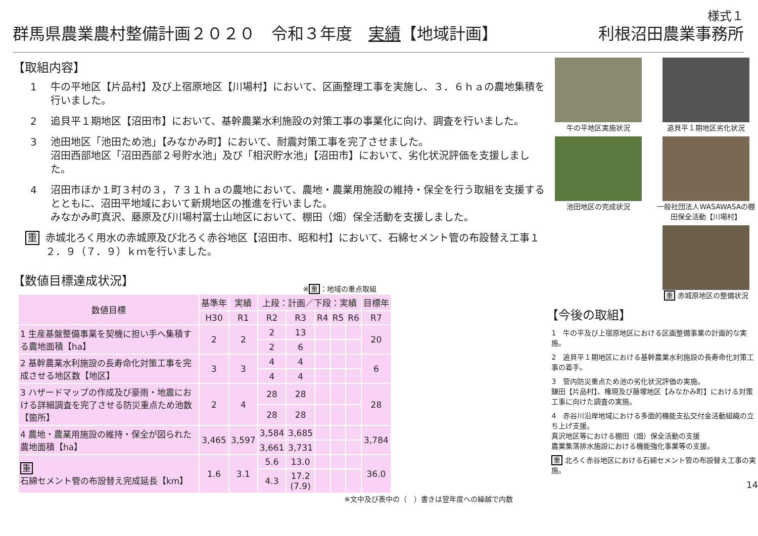様式１
群馬県農業農村整備計画２０２０　令和３年度　実績【地域計画】 利根沼田農業事務所
【取組内容】
1 牛の平地区【片品村】及び上宿原地区【川場村】において、区画整理工事を実施し、３．６ｈａの農地集積を行いました。
2 追貝平１期地区【沼田市】において、基幹農業水利施設の対策工事の事業化に向け、調査を行いました。
3 池田地区「池田ため池」【みなかみ町】において、耐震対策工事を完了させました。
沼田西部地区「沼田西部２号貯水池」及び「相沢貯水池」【沼田市】において、劣化状況評価を支援しました。
4 沼田市ほか１町３村の３，７３１ｈａの農地において、農地・農業用施設の維持・保全を行う取組を支援するとともに、沼田平地域において新規地区の推進を行いました。
みなかみ町真沢、藤原及び川場村冨士山地区において、棚田（畑）保全活動を支援しました。
重 赤城北ろく用水の赤城原及び北ろく赤谷地区【沼田市、昭和村】において、石綿セメント管の布設替え工事１２．９（７．９）ｋｍを行いました。
【数値目標達成状況】
※重：地域の重点取組
| 数値目標 | 基準年 | 実績 | 上段：計画／下段：実績 | | | | | 目標年 |
| --- | --- | --- | --- | --- | --- | --- | --- | --- |
| | H30 | R1 | R2 | R3 | R4 | R5 | R6 | R7 |
| 1 生産基盤整備事業を契機に担い手へ集積する農地面積【ha】 | 2 | 2 | 2 | 13 | | | | 20 |
| | | | 2 | 6 | | | | |
| 2 基幹農業水利施設の長寿命化対策工事を完成させる地区数【地区】 | 3 | 3 | 4 | 4 | | | | 6 |
| | | | 4 | 4 | | | | |
| 3 ハザードマップの作成及び豪雨・地震における詳細調査を完了させる防災重点ため池数【箇所】 | 2 | 4 | 28 | 28 | | | | 28 |
| | | | 28 | 28 | | | | |
| 4 農地・農業用施設の維持・保全が図られた農地面積【ha】 | 3,465 | 3,597 | 3,584 | 3,685 | | | | 3,784 |
| | | | 3,661 | 3,731 | | | | |
| 重 石綿セメント管の布設替え完成延長【km】 | 1.6 | 3.1 | 5.6 | 13.0 | | | | 36.0 |
| | | | 4.3 | 17.2 (7.9) | | | | |
※文中及び表中の（　）書きは翌年度への繰越で内数
牛の平地区実施状況
追貝平１期地区劣化状況
池田地区の完成状況
一般社団法人WASAWASAの棚田保全活動【川場村】
重 赤城原地区の整備状況
【今後の取組】
1　牛の平及び上宿原地区における区画整備事業の計画的な実施。
2　追貝平１期地区における基幹農業水利施設の長寿命化対策工事の着手。
3　管内防災重点ため池の劣化状況評価の実施。
鎌田【片品村】、権現及び藤塚地区【みなかみ町】における対策工事に向けた調査の実施。
4　赤谷川沿岸地域における多面的機能支払交付金活動組織の立ち上げ支援。
真沢地区等における棚田（畑）保全活動の支援
農業集落排水施設における機能強化事業等の支援。
重 北ろく赤谷地区における石綿セメント管の布設替え工事の実施。
14